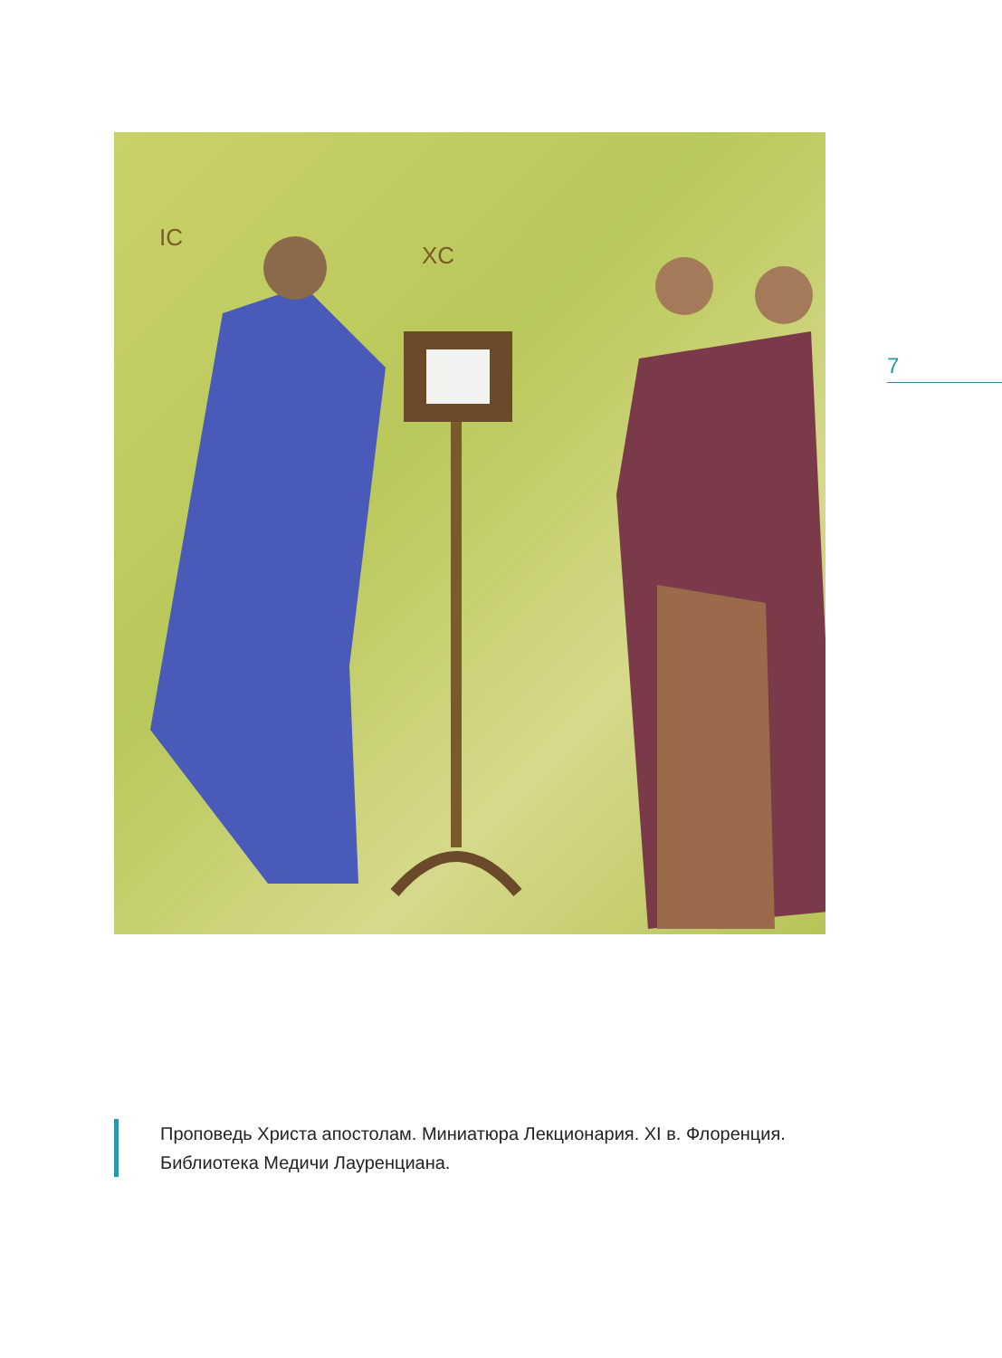IC
XC
7
Проповедь Христа апостолам. Миниатюра Лекционария. XI в. Флоренция. Библиотека Медичи Лауренциана.